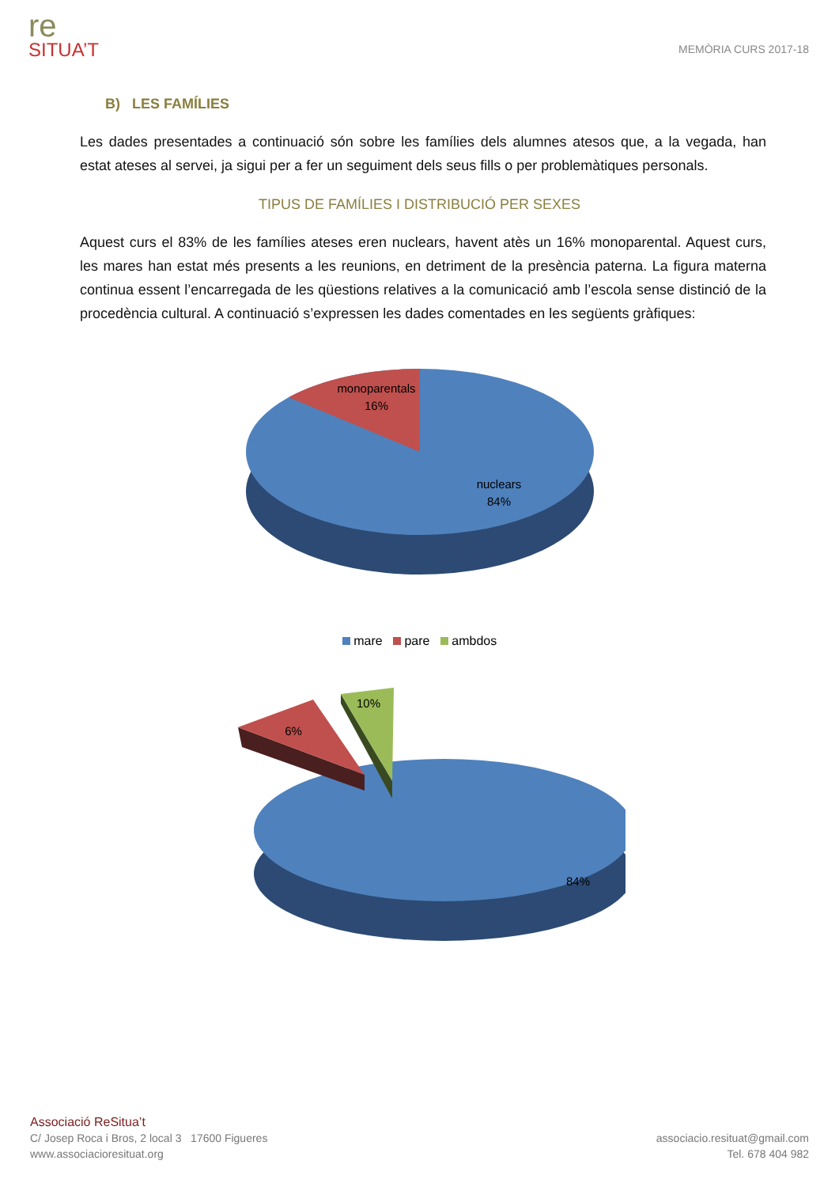re
SITUA’T
MEMÒRIA CURS 2017-18
B) LES FAMÍLIES
Les dades presentades a continuació són sobre les famílies dels alumnes atesos que, a la vegada, han estat ateses al servei, ja sigui per a fer un seguiment dels seus fills o per problemàtiques personals.
TIPUS DE FAMÍLIES I DISTRIBUCIÓ PER SEXES
Aquest curs el 83% de les famílies ateses eren nuclears, havent atès un 16% monoparental. Aquest curs, les mares han estat més presents a les reunions, en detriment de la presència paterna. La figura materna continua essent l’encarregada de les qüestions relatives a la comunicació amb l’escola sense distinció de la procedència cultural. A continuació s’expressen les dades comentades en les següents gràfiques:
monoparentals
16%
nuclears
84%
mare pare ambdos
6%
10%
84%
Associació ReSitua’t
C/ Josep Roca i Bros, 2 local 3 17600 Figueres
www.associacioresituat.org
associacio.resituat@gmail.com
Tel. 678 404 982